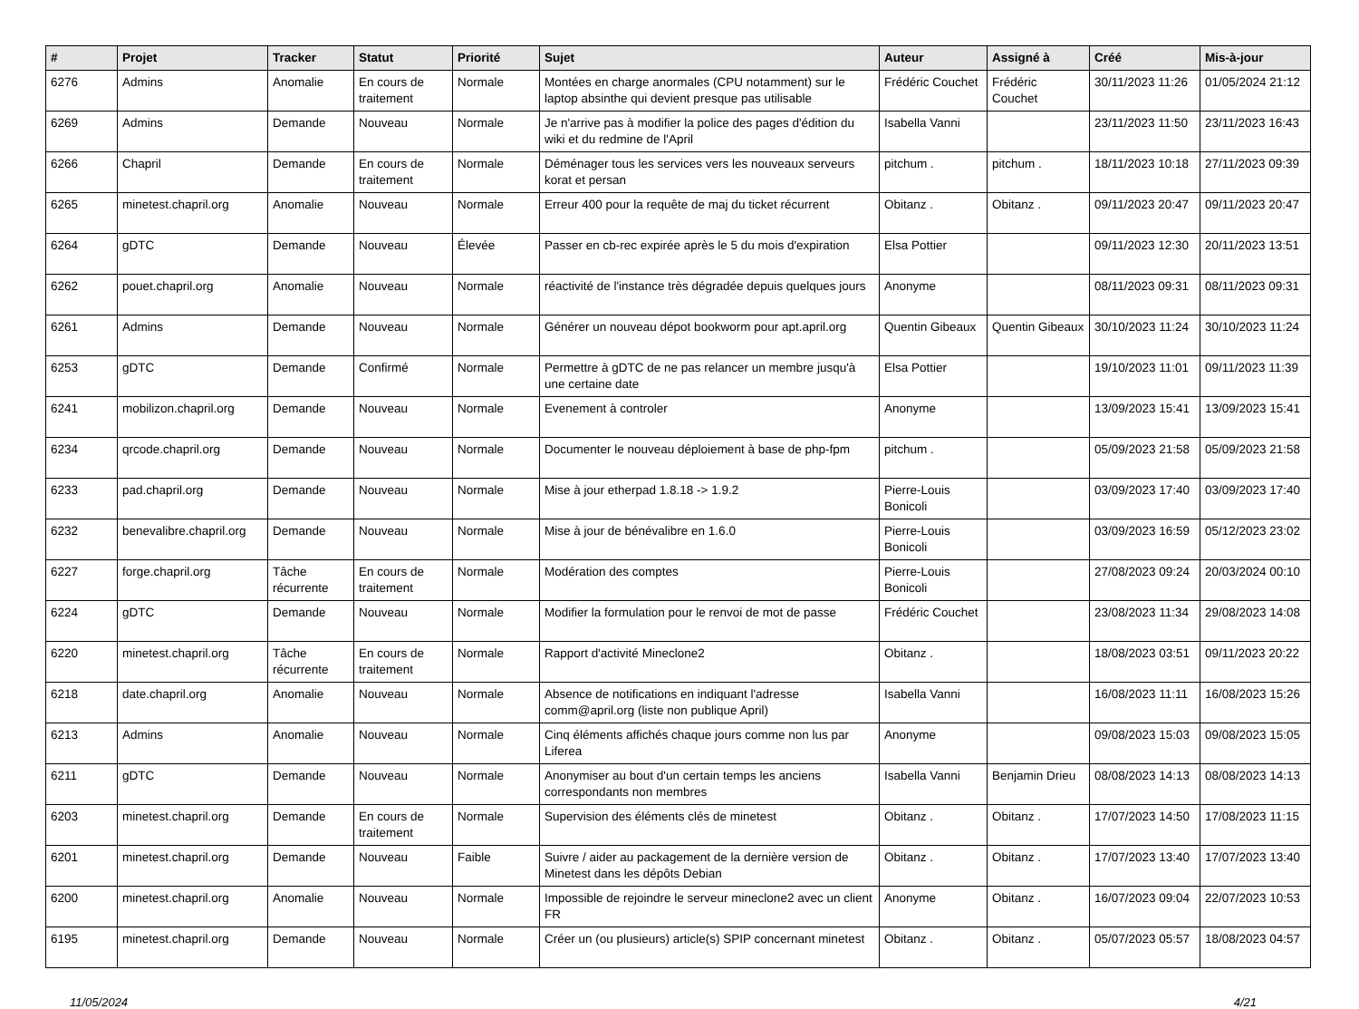| # | Projet | Tracker | Statut | Priorité | Sujet | Auteur | Assigné à | Créé | Mis-à-jour |
| --- | --- | --- | --- | --- | --- | --- | --- | --- | --- |
| 6276 | Admins | Anomalie | En cours de traitement | Normale | Montées en charge anormales (CPU notamment) sur le laptop absinthe qui devient presque pas utilisable | Frédéric Couchet | Frédéric Couchet | 30/11/2023 11:26 | 01/05/2024 21:12 |
| 6269 | Admins | Demande | Nouveau | Normale | Je n'arrive pas à modifier la police des pages d'édition du wiki et du redmine de l'April | Isabella Vanni | | 23/11/2023 11:50 | 23/11/2023 16:43 |
| 6266 | Chapril | Demande | En cours de traitement | Normale | Déménager tous les services vers les nouveaux serveurs korat et persan | pitchum . | pitchum . | 18/11/2023 10:18 | 27/11/2023 09:39 |
| 6265 | minetest.chapril.org | Anomalie | Nouveau | Normale | Erreur 400 pour la requête de maj du ticket récurrent | Obitanz . | Obitanz . | 09/11/2023 20:47 | 09/11/2023 20:47 |
| 6264 | gDTC | Demande | Nouveau | Élevée | Passer en cb-rec expirée après le 5 du mois d'expiration | Elsa Pottier | | 09/11/2023 12:30 | 20/11/2023 13:51 |
| 6262 | pouet.chapril.org | Anomalie | Nouveau | Normale | réactivité de l'instance très dégradée depuis quelques jours | Anonyme | | 08/11/2023 09:31 | 08/11/2023 09:31 |
| 6261 | Admins | Demande | Nouveau | Normale | Générer un nouveau dépot bookworm pour apt.april.org | Quentin Gibeaux | Quentin Gibeaux | 30/10/2023 11:24 | 30/10/2023 11:24 |
| 6253 | gDTC | Demande | Confirmé | Normale | Permettre à gDTC de ne pas relancer un membre jusqu'à une certaine date | Elsa Pottier | | 19/10/2023 11:01 | 09/11/2023 11:39 |
| 6241 | mobilizon.chapril.org | Demande | Nouveau | Normale | Evenement à controler | Anonyme | | 13/09/2023 15:41 | 13/09/2023 15:41 |
| 6234 | qrcode.chapril.org | Demande | Nouveau | Normale | Documenter le nouveau déploiement à base de php-fpm | pitchum . | | 05/09/2023 21:58 | 05/09/2023 21:58 |
| 6233 | pad.chapril.org | Demande | Nouveau | Normale | Mise à jour etherpad 1.8.18 -> 1.9.2 | Pierre-Louis Bonicoli | | 03/09/2023 17:40 | 03/09/2023 17:40 |
| 6232 | benevalibre.chapril.org | Demande | Nouveau | Normale | Mise à jour de bénévalibre en 1.6.0 | Pierre-Louis Bonicoli | | 03/09/2023 16:59 | 05/12/2023 23:02 |
| 6227 | forge.chapril.org | Tâche récurrente | En cours de traitement | Normale | Modération des comptes | Pierre-Louis Bonicoli | | 27/08/2023 09:24 | 20/03/2024 00:10 |
| 6224 | gDTC | Demande | Nouveau | Normale | Modifier la formulation pour le renvoi de mot de passe | Frédéric Couchet | | 23/08/2023 11:34 | 29/08/2023 14:08 |
| 6220 | minetest.chapril.org | Tâche récurrente | En cours de traitement | Normale | Rapport d'activité Mineclone2 | Obitanz . | | 18/08/2023 03:51 | 09/11/2023 20:22 |
| 6218 | date.chapril.org | Anomalie | Nouveau | Normale | Absence de notifications en indiquant l'adresse comm@april.org (liste non publique April) | Isabella Vanni | | 16/08/2023 11:11 | 16/08/2023 15:26 |
| 6213 | Admins | Anomalie | Nouveau | Normale | Cinq éléments affichés chaque jours comme non lus par Liferea | Anonyme | | 09/08/2023 15:03 | 09/08/2023 15:05 |
| 6211 | gDTC | Demande | Nouveau | Normale | Anonymiser au bout d'un certain temps les anciens correspondants non membres | Isabella Vanni | Benjamin Drieu | 08/08/2023 14:13 | 08/08/2023 14:13 |
| 6203 | minetest.chapril.org | Demande | En cours de traitement | Normale | Supervision des éléments clés de minetest | Obitanz . | Obitanz . | 17/07/2023 14:50 | 17/08/2023 11:15 |
| 6201 | minetest.chapril.org | Demande | Nouveau | Faible | Suivre / aider au packagement de la dernière version de Minetest dans les dépôts Debian | Obitanz . | Obitanz . | 17/07/2023 13:40 | 17/07/2023 13:40 |
| 6200 | minetest.chapril.org | Anomalie | Nouveau | Normale | Impossible de rejoindre le serveur mineclone2 avec un client FR | Anonyme | Obitanz . | 16/07/2023 09:04 | 22/07/2023 10:53 |
| 6195 | minetest.chapril.org | Demande | Nouveau | Normale | Créer un (ou plusieurs) article(s) SPIP concernant minetest | Obitanz . | Obitanz . | 05/07/2023 05:57 | 18/08/2023 04:57 |
11/05/2024 4/21